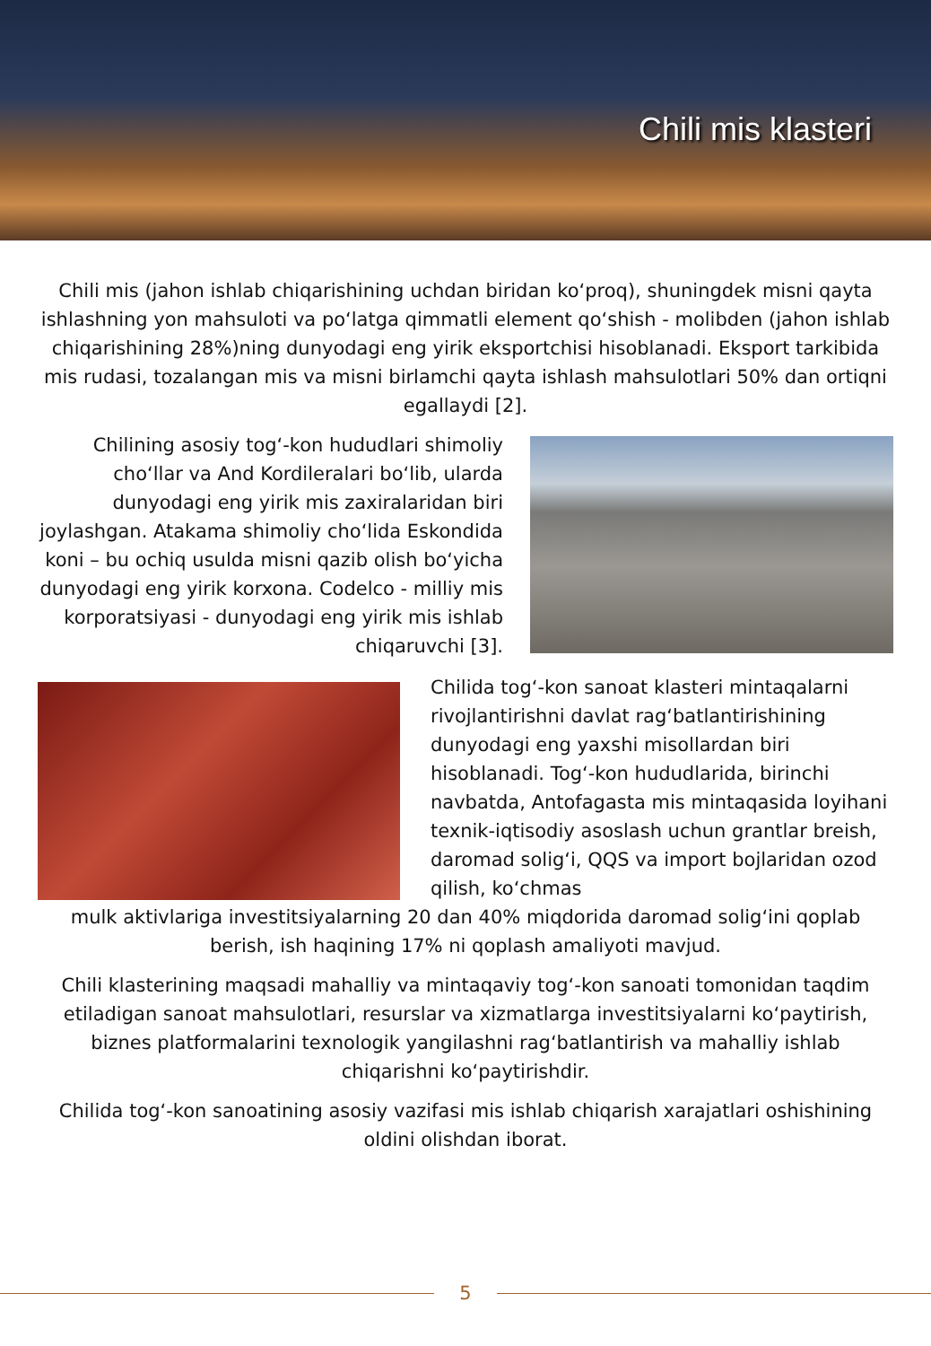Chili mis klasteri
Chili mis (jahon ishlab chiqarishining uchdan biridan ko‘proq), shuningdek misni qayta ishlashning yon mahsuloti va po‘latga qimmatli element qo‘shish - molibden (jahon ishlab chiqarishining 28%)ning dunyodagi eng yirik eksportchisi hisoblanadi. Eksport tarkibida mis rudasi, tozalangan mis va misni birlamchi qayta ishlash mahsulotlari 50% dan ortiqni egallaydi [2].
Chilining asosiy tog‘-kon hududlari shimoliy cho‘llar va And Kordileralari bo‘lib, ularda dunyodagi eng yirik mis zaxiralaridan biri joylashgan. Atakama shimoliy cho‘lida Eskondida koni – bu ochiq usulda misni qazib olish bo‘yicha dunyodagi eng yirik korxona. Codelco - milliy mis korporatsiyasi - dunyodagi eng yirik mis ishlab chiqaruvchi [3].
Chilida tog‘-kon sanoat klasteri mintaqalarni rivojlantirishni davlat rag‘batlantirishining dunyodagi eng yaxshi misollardan biri hisoblanadi. Tog‘-kon hududlarida, birinchi navbatda, Antofagasta mis mintaqasida loyihani texnik-iqtisodiy asoslash uchun grantlar breish, daromad solig‘i, QQS va import bojlaridan ozod qilish, ko‘chmas
mulk aktivlariga investitsiyalarning 20 dan 40% miqdorida daromad solig‘ini qoplab berish, ish haqining 17% ni qoplash amaliyoti mavjud.
Chili klasterining maqsadi mahalliy va mintaqaviy tog‘-kon sanoati tomonidan taqdim etiladigan sanoat mahsulotlari, resurslar va xizmatlarga investitsiyalarni ko‘paytirish, biznes platformalarini texnologik yangilashni rag‘batlantirish va mahalliy ishlab chiqarishni ko‘paytirishdir.
Chilida tog‘-kon sanoatining asosiy vazifasi mis ishlab chiqarish xarajatlari oshishining oldini olishdan iborat.
5